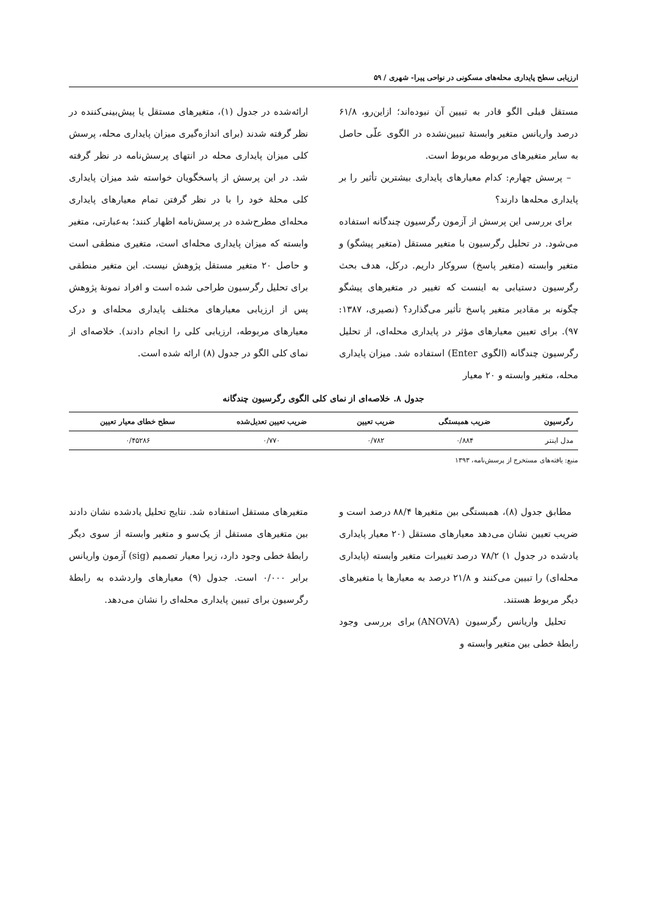ارزیابی سطح پایداری محله‌های مسکونی در نواحی پیرا- شهری / ۵۹
مستقل قبلی الگو قادر به تبیین آن نبوده‌اند؛ ازاین‌رو، ۶۱/۸ درصد واریانس متغیر وابستهٔ تبیین‌نشده در الگوی علّی حاصل به سایر متغیرهای مربوطه مربوط است.
– پرسش چهارم: کدام معیارهای پایداری بیشترین تأثیر را بر پایداری محله‌ها دارند؟
برای بررسی این پرسش از آزمون رگرسیون چندگانه استفاده می‌شود. در تحلیل رگرسیون با متغیر مستقل (متغیر پیشگو) و متغیر وابسته (متغیر پاسخ) سروکار داریم. درکل، هدف بحث رگرسیون دستیابی به اینست که تغییر در متغیرهای پیشگو چگونه بر مقادیر متغیر پاسخ تأثیر می‌گذارد؟ (نصیری، ۱۳۸۷: ۹۷). برای تعیین معیارهای مؤثر در پایداری محله‌ای، از تحلیل رگرسیون چندگانه (الگوی Enter) استفاده شد. میزان پایداری محله، متغیر وابسته و ۲۰ معیار
ارائه‌شده در جدول (۱)، متغیرهای مستقل یا پیش‌بینی‌کننده در نظر گرفته شدند (برای اندازه‌گیری میزان پایداری محله، پرسش کلی میزان پایداری محله در انتهای پرسش‌نامه در نظر گرفته شد. در این پرسش از پاسخگویان خواسته شد میزان پایداری کلی محلهٔ خود را با در نظر گرفتن تمام معیارهای پایداری محله‌ای مطرح‌شده در پرسش‌نامه اظهار کنند؛ به‌عبارتی، متغیر وابسته که میزان پایداری محله‌ای است، متغیری منطقی است و حاصل ۲۰ متغیر مستقل پژوهش نیست. این متغیر منطقی برای تحلیل رگرسیون طراحی شده است و افراد نمونهٔ پژوهش پس از ارزیابی معیارهای مختلف پایداری محله‌ای و درک معیارهای مربوطه، ارزیابی کلی را انجام دادند). خلاصه‌ای از نمای کلی الگو در جدول (۸) ارائه شده است.
جدول ۸. خلاصه‌ای از نمای کلی الگوی رگرسیون چندگانه
| رگرسیون | ضریب همبستگی | ضریب تعیین | ضریب تعیین تعدیل‌شده | سطح خطای معیار تعیین |
| --- | --- | --- | --- | --- |
| مدل اینتر | ۰/۸۸۴ | ۰/۷۸۲ | ۰/۷۷۰ | ۰/۴۵۲۸۶ |
منبع: یافته‌های مستخرج از پرسش‌نامه، ۱۳۹۳
مطابق جدول (۸)، همبستگی بین متغیرها ۸۸/۴ درصد است و ضریب تعیین نشان می‌دهد معیارهای مستقل (۲۰ معیار پایداری یادشده در جدول ۱) ۷۸/۲ درصد تغییرات متغیر وابسته (پایداری محله‌ای) را تبیین می‌کنند و ۲۱/۸ درصد به معیارها یا متغیرهای دیگر مربوط هستند.
تحلیل واریانس رگرسیون (ANOVA) برای بررسی وجود رابطهٔ خطی بین متغیر وابسته و
متغیرهای مستقل استفاده شد. نتایج تحلیل یادشده نشان دادند بین متغیرهای مستقل از یک‌سو و متغیر وابسته از سوی دیگر رابطهٔ خطی وجود دارد، زیرا معیار تصمیم (sig) آزمون واریانس برابر ۰/۰۰۰ است. جدول (۹) معیارهای واردشده به رابطهٔ رگرسیون برای تبیین پایداری محله‌ای را نشان می‌دهد.